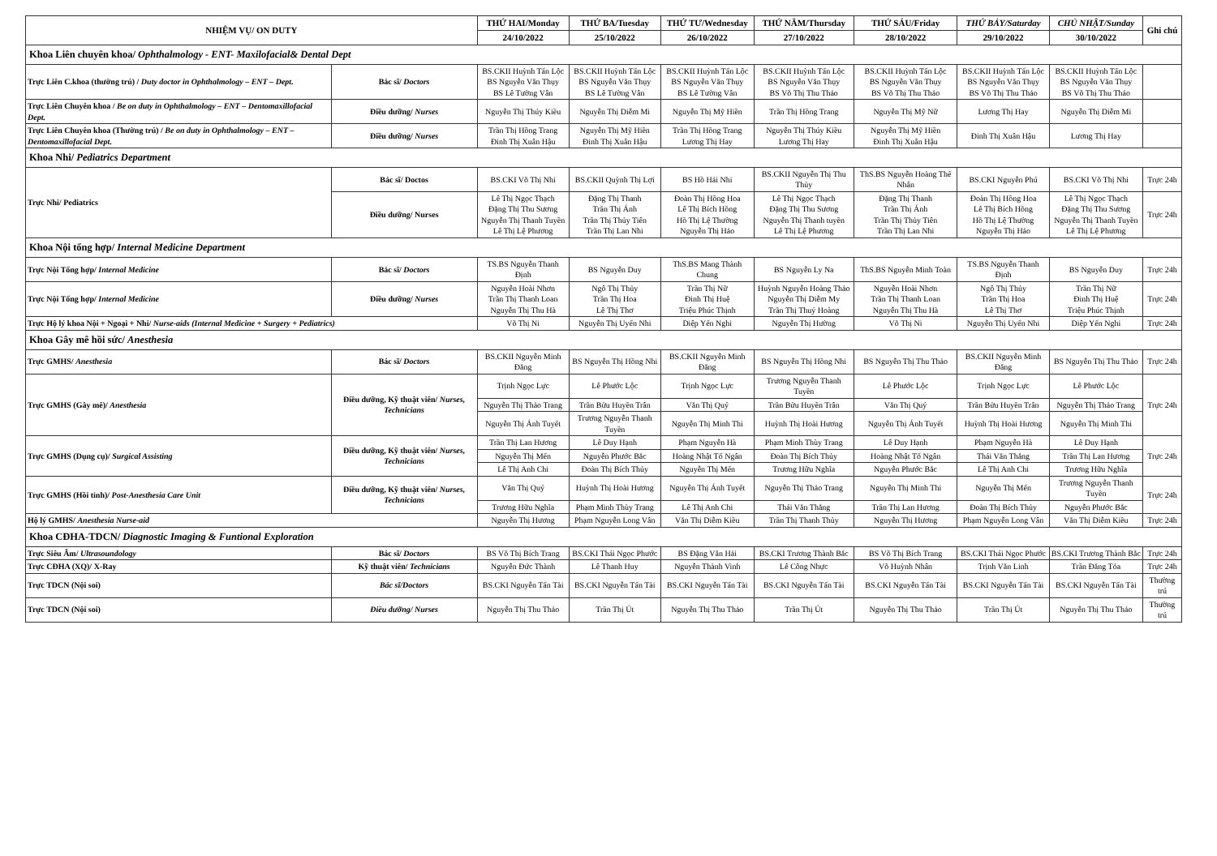| NHIỆM VỤ/ ON DUTY | | THỨ HAI/Monday | THỨ BA/Tuesday | THỨ TƯ/Wednesday | THỨ NĂM/Thursday | THỨ SÁU/Friday | THỨ BẢY/Saturday | CHỦ NHẬT/Sunday | Ghi chú |
| --- | --- | --- | --- | --- | --- | --- | --- | --- | --- |
| | | 24/10/2022 | 25/10/2022 | 26/10/2022 | 27/10/2022 | 28/10/2022 | 29/10/2022 | 30/10/2022 | |
| Khoa Liên chuyên khoa/ Ophthalmology - ENT- Maxilofacial& Dental Dept | | | | | | | | | |
| Trực Liên C.khoa (thường trú) / Duty doctor in Ophthalmology – ENT – Dept. | Bác sĩ/ Doctors | BS.CKII Huỳnh Tấn Lộc BS Nguyễn Văn Thụy BS Lê Tường Vân | BS.CKII Huỳnh Tấn Lộc BS Nguyễn Văn Thụy BS Lê Tường Vân | BS.CKII Huỳnh Tấn Lộc BS Nguyễn Văn Thụy BS Lê Tường Vân | BS.CKII Huỳnh Tấn Lộc BS Nguyễn Văn Thụy BS Võ Thị Thu Thảo | BS.CKII Huỳnh Tấn Lộc BS Nguyễn Văn Thụy BS Võ Thị Thu Thảo | BS.CKII Huỳnh Tấn Lộc BS Nguyễn Văn Thụy BS Võ Thị Thu Thảo | BS.CKII Huỳnh Tấn Lộc BS Nguyễn Văn Thụy BS Võ Thị Thu Thảo | |
| Trực Liên Chuyên khoa / Be on duty in Ophthalmology – ENT – Dentomaxillofacial Dept. | Điều dưỡng/ Nurses | Nguyễn Thị Thúy Kiều | Nguyễn Thị Diễm Mi | Nguyễn Thị Mỹ Hiền | Trần Thị Hồng Trang | Nguyễn Thị Mỹ Nữ | Lương Thị Hay | Nguyễn Thị Diễm Mi | |
| Trực Liên Chuyên khoa (Thường trú) / Be on duty in Ophthalmology – ENT – Dentomaxillofacial Dept. | Điều dưỡng/ Nurses | Trần Thị Hồng Trang Đinh Thị Xuân Hậu | Nguyễn Thị Mỹ Hiền Đinh Thị Xuân Hậu | Trần Thị Hồng Trang Lương Thị Hay | Nguyễn Thị Thúy Kiều Lương Thị Hay | Nguyễn Thị Mỹ Hiền Đinh Thị Xuân Hậu | Đinh Thị Xuân Hậu | Lương Thị Hay | |
| Khoa Nhi/ Pediatrics Department | | | | | | | | | |
| Trực Nhi/ Pediatrics | Bác sĩ/ Doctos | BS.CKI Võ Thị Nhi | BS.CKII Quỳnh Thị Lợi | BS Hồ Hải Nhi | BS.CKII Nguyễn Thị Thu Thủy | ThS.BS Nguyễn Hoàng Thế Nhân | BS.CKI Nguyễn Phú | BS.CKI Võ Thị Nhi | Trực 24h |
| | Điều dưỡng/ Nurses | Lê Thị Ngọc Thạch Đặng Thị Thu Sương Nguyễn Thị Thanh Tuyền Lê Thị Lệ Phương | Đặng Thị Thanh Trần Thị Ánh Trần Thị Thủy Tiên Trần Thị Lan Nhi | Đoàn Thị Hồng Hoa Lê Thị Bích Hồng Hồ Thị Lệ Thường Nguyễn Thị Hảo | Lê Thị Ngọc Thạch Đặng Thị Thu Sương Nguyễn Thị Thanh tuyền Lê Thị Lệ Phương | Đặng Thị Thanh Trần Thị Ánh Trần Thị Thủy Tiên Trần Thị Lan Nhi | Đoàn Thị Hồng Hoa Lê Thị Bích Hồng Hồ Thị Lệ Thường Nguyễn Thị Hảo | Lê Thị Ngọc Thạch Đặng Thị Thu Sương Nguyễn Thị Thanh Tuyền Lê Thị Lệ Phương | Trực 24h |
| Khoa Nội tổng hợp/ Internal Medicine Department | | | | | | | | | |
| Trực Nội Tổng hợp/ Internal Medicine | Bác sĩ/ Doctors | TS.BS Nguyễn Thanh Định | BS Nguyễn Duy | ThS.BS Mang Thành Chung | BS Nguyễn Ly Na | ThS.BS Nguyễn Minh Toàn | TS.BS Nguyễn Thanh Định | BS Nguyễn Duy | Trực 24h |
| Trực Nội Tổng hợp/ Internal Medicine | Điều dưỡng/ Nurses | Nguyễn Hoài Nhơn Trần Thị Thanh Loan Nguyễn Thị Thu Hà | Ngô Thị Thủy Trần Thị Hoa Lê Thị Thơ | Trần Thị Nữ Đinh Thị Huệ Triệu Phúc Thịnh | Huỳnh Nguyễn Hoàng Thảo Nguyễn Thị Diễm My Trần Thị Thuý Hoàng | Nguyễn Hoài Nhơn Trần Thị Thanh Loan Nguyễn Thị Thu Hà | Ngô Thị Thủy Trần Thị Hoa Lê Thị Thơ | Trần Thị Nữ Đinh Thị Huệ Triệu Phúc Thịnh | Trực 24h |
| Trực Hộ lý khoa Nội + Ngoại + Nhi/ Nurse-aids (Internal Medicine + Surgery + Pediatrics) | | Võ Thị Ni | Nguyễn Thị Uyển Nhi | Diệp Yến Nghi | Nguyễn Thị Hường | Võ Thị Ni | Nguyễn Thị Uyển Nhi | Diệp Yến Nghi | Trực 24h |
| Khoa Gây mê hồi sức/ Anesthesia | | | | | | | | | |
| Trực GMHS/ Anesthesia | Bác sĩ/ Doctors | BS.CKII Nguyễn Minh Đăng | BS Nguyễn Thị Hồng Nhi | BS.CKII Nguyễn Minh Đăng | BS Nguyễn Thị Hồng Nhi | BS Nguyễn Thị Thu Thảo | BS.CKII Nguyễn Minh Đăng | BS Nguyễn Thị Thu Thảo | Trực 24h |
| Trực GMHS (Gây mê)/ Anesthesia | Điều dưỡng, Kỹ thuật viên/ Nurses, Technicians | Trịnh Ngọc Lực | Lê Phước Lộc | Trịnh Ngọc Lực | Trương Nguyễn Thanh Tuyền | Lê Phước Lộc | Trịnh Ngọc Lực | Lê Phước Lộc | Trực 24h |
| | | Nguyễn Thị Thảo Trang | Trần Bửu Huyền Trân | Văn Thị Quý | Trần Bửu Huyền Trân | Văn Thị Quý | Trần Bửu Huyền Trân | Nguyễn Thị Thảo Trang | |
| | | Nguyễn Thị Ánh Tuyết | Trương Nguyễn Thanh Tuyền | Nguyễn Thị Minh Thi | Huỳnh Thị Hoài Hương | Nguyễn Thị Ánh Tuyết | Huỳnh Thị Hoài Hương | Nguyễn Thị Minh Thi | |
| Trực GMHS (Dụng cụ)/ Surgical Assisting | Điều dưỡng, Kỹ thuật viên/ Nurses, Technicians | Trần Thị Lan Hương | Lê Duy Hạnh | Phạm Nguyễn Hà | Phạm Minh Thùy Trang | Lê Duy Hạnh | Phạm Nguyễn Hà | Lê Duy Hạnh | Trực 24h |
| | | Nguyễn Thị Mến | Nguyễn Phước Bắc | Hoàng Nhật Tố Ngân | Đoàn Thị Bích Thủy | Hoàng Nhật Tố Ngân | Thái Văn Thắng | Trần Thị Lan Hương | |
| | | Lê Thị Anh Chi | Đoàn Thị Bích Thủy | Nguyễn Thị Mến | Trương Hữu Nghĩa | Nguyễn Phước Bắc | Lê Thị Anh Chi | Trương Hữu Nghĩa | |
| Trực GMHS (Hồi tỉnh)/ Post-Anesthesia Care Unit | Điều dưỡng, Kỹ thuật viên/ Nurses, Technicians | Văn Thị Quý | Huỳnh Thị Hoài Hương | Nguyễn Thị Ánh Tuyết | Nguyễn Thị Thảo Trang | Nguyễn Thị Minh Thi | Nguyễn Thị Mến | Trương Nguyễn Thanh Tuyền | Trực 24h |
| | | Trương Hữu Nghĩa | Phạm Minh Thùy Trang | Lê Thị Anh Chi | Thái Văn Thắng | Trần Thị Lan Hương | Đoàn Thị Bích Thủy | Nguyễn Phước Bắc | |
| Hộ lý GMHS/ Anesthesia Nurse-aid | | Nguyễn Thị Hương | Phạm Nguyễn Long Vân | Văn Thị Diễm Kiều | Trần Thị Thanh Thủy | Nguyễn Thị Hương | Phạm Nguyễn Long Vân | Văn Thị Diễm Kiều | Trực 24h |
| Khoa CĐHA-TDCN/ Diagnostic Imaging & Funtional Exploration | | | | | | | | | |
| Trực Siêu Âm/ Ultrasoundology | Bác sĩ/ Doctors | BS Võ Thị Bích Trang | BS.CKI Thái Ngọc Phước | BS Đặng Văn Hải | BS.CKI Trương Thành Bắc | BS Võ Thị Bích Trang | BS.CKI Thái Ngọc Phước | BS.CKI Trương Thành Bắc | Trực 24h |
| Trực CĐHA (XQ)/ X-Ray | Kỹ thuật viên/ Technicians | Nguyễn Đức Thành | Lê Thanh Huy | Nguyễn Thành Vinh | Lê Công Nhực | Võ Huỳnh Nhân | Trịnh Văn Linh | Trần Đăng Tỏa | Trực 24h |
| Trực TDCN (Nội soi) | Bác sĩ/Doctors | BS.CKI Nguyễn Tấn Tài | BS.CKI Nguyễn Tấn Tài | BS.CKI Nguyễn Tấn Tài | BS.CKI Nguyễn Tấn Tài | BS.CKI Nguyễn Tấn Tài | BS.CKI Nguyễn Tấn Tài | BS.CKI Nguyễn Tấn Tài | Thường trú |
| Trực TDCN (Nội soi) | Điều dưỡng/ Nurses | Nguyễn Thị Thu Thảo | Trần Thị Út | Nguyễn Thị Thu Thảo | Trần Thị Út | Nguyễn Thị Thu Thảo | Trần Thị Út | Nguyễn Thị Thu Thảo | Thường trú |